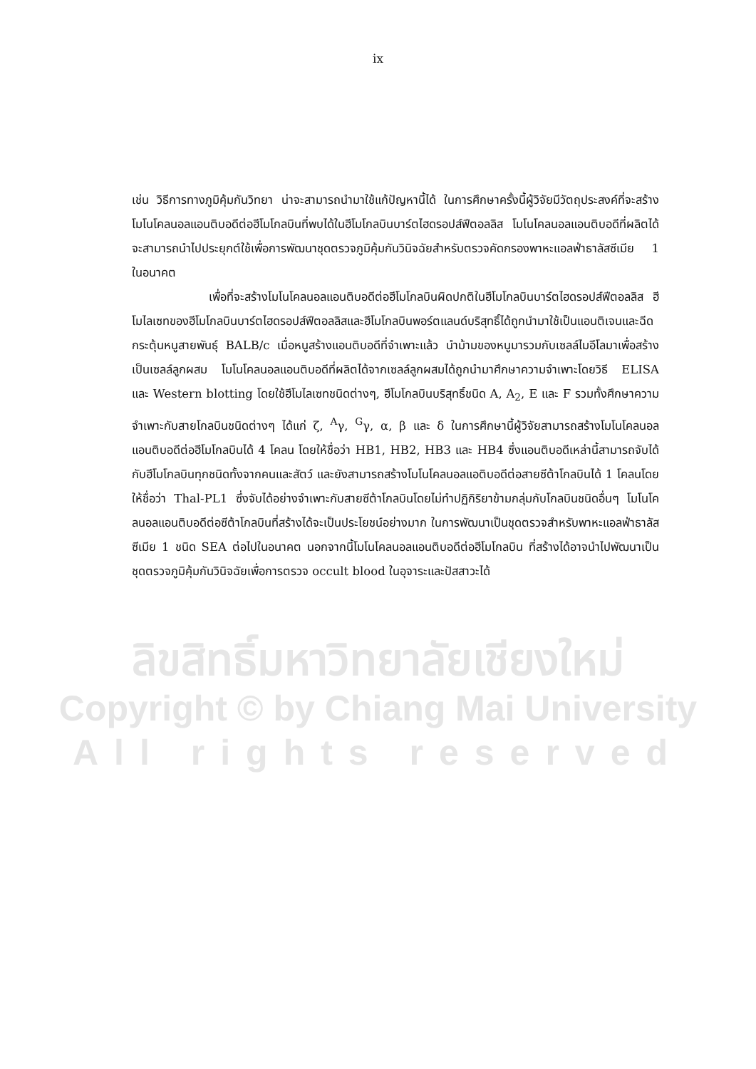ix
เช่น วิธีการทางภูมิคุ้มกันวิทยา น่าจะสามารถนำมาใช้แก้ปัญหานี้ได้ ในการศึกษาครั้งนี้ผู้วิจัยมีวัตถุประสงค์ที่จะสร้างโมโนโคลนอลแอนติบอดีต่อฮีโมโกลบินที่พบได้ในฮีโมโกลบินบาร์ตไฮดรอปส์ฟีตอลลิส โมโนโคลนอลแอนติบอดีที่ผลิตได้จะสามารถนำไปประยุกต์ใช้เพื่อการพัฒนาชุดตรวจภูมิคุ้มกันวินิจฉัยสำหรับตรวจคัดกรองพาหะแอลฟ่าธาลัสซีเมีย 1 ในอนาคต
เพื่อที่จะสร้างโมโนโคลนอลแอนติบอดีต่อฮีโมโกลบินผิดปกติในฮีโมโกลบินบาร์ตไฮดรอปส์ฟีตอลลิส ฮีโมไลเซทของฮีโมโกลบินบาร์ตไฮดรอปส์ฟีตอลลิสและฮีโมโกลบินพอร์ตแลนด์บริสุทธิ์ได้ถูกนำมาใช้เป็นแอนติเจนและฉีดกระตุ้นหนูสายพันธุ์ BALB/c เมื่อหนูสร้างแอนติบอดีที่จำเพาะแล้ว นำม้ามของหนูมารวมกับเซลล์ไมอีโลมาเพื่อสร้างเป็นเซลล์ลูกผสม โมโนโคลนอลแอนติบอดีที่ผลิตได้จากเซลล์ลูกผสมได้ถูกนำมาศึกษาความจำเพาะโดยวิธี ELISA และ Western blotting โดยใช้ฮีโมไลเซทชนิดต่างๆ, ฮีโมโกลบินบริสุทธิ์ชนิด A, A<sub>2</sub>, E และ F รวมทั้งศึกษาความจำเพาะกับสายโกลบินชนิดต่างๆ ได้แก่ ζ, <sup>A</sup>γ, <sup>G</sup>γ, α, β และ δ ในการศึกษานี้ผู้วิจัยสามารถสร้างโมโนโคลนอลแอนติบอดีต่อฮีโมโกลบินได้ 4 โคลน โดยให้ชื่อว่า HB1, HB2, HB3 และ HB4 ซึ่งแอนติบอดีเหล่านี้สามารถจับได้กับฮีโมโกลบินทุกชนิดทั้งจากคนและสัตว์ และยังสามารถสร้างโมโนโคลนอลแอติบอดีต่อสายซีต้าโกลบินได้ 1 โคลนโดยให้ชื่อว่า Thal-PL1 ซึ่งจับได้อย่างจำเพาะกับสายซีต้าโกลบินโดยไม่ทำปฏิกิริยาข้ามกลุ่มกับโกลบินชนิดอื่นๆ โมโนโคลนอลแอนติบอดีต่อซีต้าโกลบินที่สร้างได้จะเป็นประโยชน์อย่างมาก ในการพัฒนาเป็นชุดตรวจสำหรับพาหะแอลฟ่าธาลัสซีเมีย 1 ชนิด SEA ต่อไปในอนาคต นอกจากนี้โมโนโคลนอลแอนติบอดีต่อฮีโมโกลบิน ที่สร้างได้อาจนำไปพัฒนาเป็นชุดตรวจภูมิคุ้มกันวินิจฉัยเพื่อการตรวจ occult blood ในอุจาระและปัสสาวะได้
ลิขสิทธิ์มหาวิทยาลัยเชียงใหม่
Copyright © by Chiang Mai University
All rights reserved